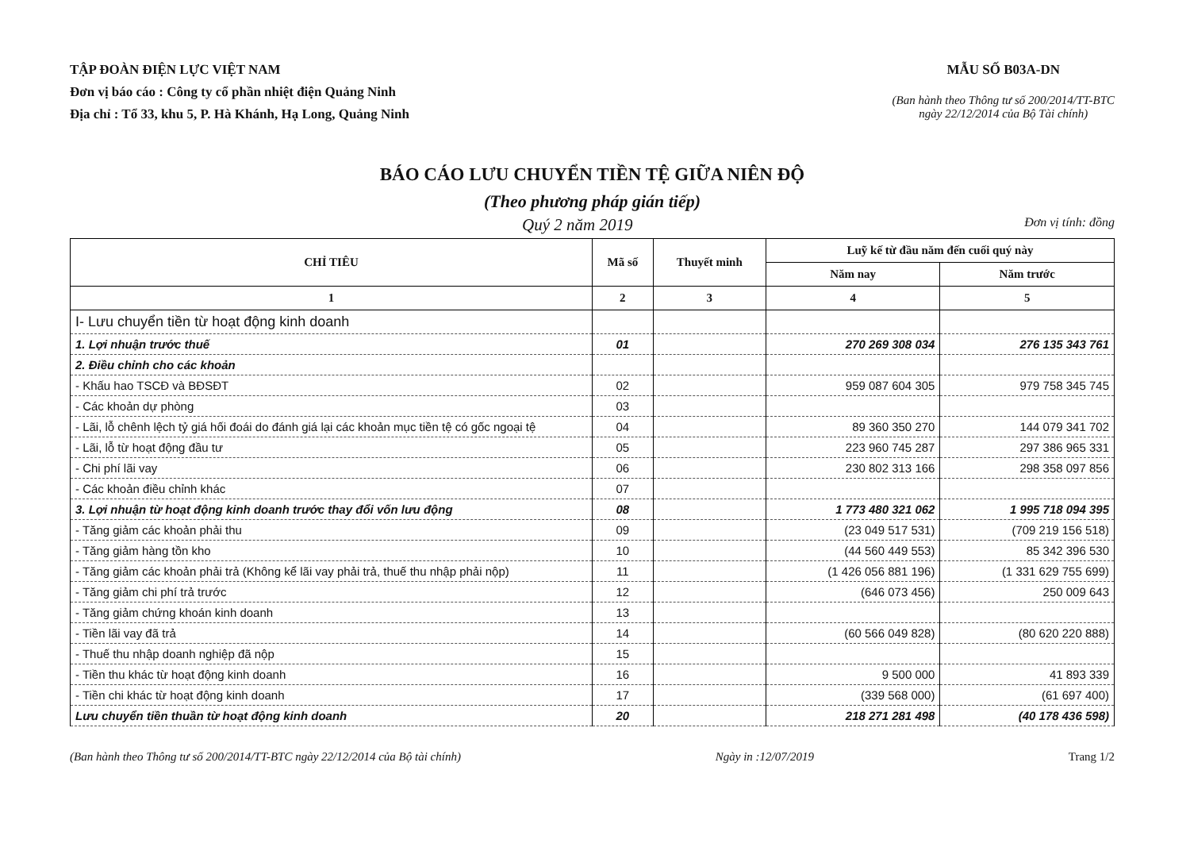TẬP ĐOÀN ĐIỆN LỰC VIỆT NAM
Đơn vị báo cáo : Công ty cổ phần nhiệt điện Quảng Ninh
Địa chỉ : Tổ 33, khu 5, P. Hà Khánh, Hạ Long, Quảng Ninh
MẪU SỐ B03A-DN
(Ban hành theo Thông tư số 200/2014/TT-BTC
ngày 22/12/2014 của Bộ Tài chính)
BÁO CÁO LƯU CHUYỂN TIỀN TỆ GIỮA NIÊN ĐỘ
(Theo phương pháp gián tiếp)
Quý 2 năm 2019 Đơn vị tính: đồng
| CHỈ TIÊU | Mã số | Thuyết minh | Luỹ kế từ đầu năm đến cuối quý này | |
| --- | --- | --- | --- | --- |
| | | | Năm nay | Năm trước |
| 1 | 2 | 3 | 4 | 5 |
| I- Lưu chuyển tiền từ hoạt động kinh doanh | | | | |
| 1. Lợi nhuận trước thuế | 01 | | 270 269 308 034 | 276 135 343 761 |
| 2. Điều chỉnh cho các khoản | | | | |
| - Khấu hao TSCĐ và BĐSĐT | 02 | | 959 087 604 305 | 979 758 345 745 |
| - Các khoản dự phòng | 03 | | | |
| - Lãi, lỗ chênh lệch tỷ giá hối đoái do đánh giá lại các khoản mục tiền tệ có gốc ngoại tệ | 04 | | 89 360 350 270 | 144 079 341 702 |
| - Lãi, lỗ từ hoạt động đầu tư | 05 | | 223 960 745 287 | 297 386 965 331 |
| - Chi phí lãi vay | 06 | | 230 802 313 166 | 298 358 097 856 |
| - Các khoản điều chỉnh khác | 07 | | | |
| 3. Lợi nhuận từ hoạt động kinh doanh trước thay đổi vốn lưu động | 08 | | 1 773 480 321 062 | 1 995 718 094 395 |
| - Tăng giảm các khoản phải thu | 09 | | (23 049 517 531) | (709 219 156 518) |
| - Tăng giảm hàng tồn kho | 10 | | (44 560 449 553) | 85 342 396 530 |
| - Tăng giảm các khoản phải trả (Không kể lãi vay phải trả, thuế thu nhập phải nộp) | 11 | | (1 426 056 881 196) | (1 331 629 755 699) |
| - Tăng giảm chi phí trả trước | 12 | | (646 073 456) | 250 009 643 |
| - Tăng giảm chứng khoán kinh doanh | 13 | | | |
| - Tiền lãi vay đã trả | 14 | | (60 566 049 828) | (80 620 220 888) |
| - Thuế thu nhập doanh nghiệp đã nộp | 15 | | | |
| - Tiền thu khác từ hoạt động kinh doanh | 16 | | 9 500 000 | 41 893 339 |
| - Tiền chi khác từ hoạt động kinh doanh | 17 | | (339 568 000) | (61 697 400) |
| Lưu chuyển tiền thuần từ hoạt động kinh doanh | 20 | | 218 271 281 498 | (40 178 436 598) |
(Ban hành theo Thông tư số 200/2014/TT-BTC ngày 22/12/2014 của Bộ tài chính) Ngày in :12/07/2019 Trang 1/2